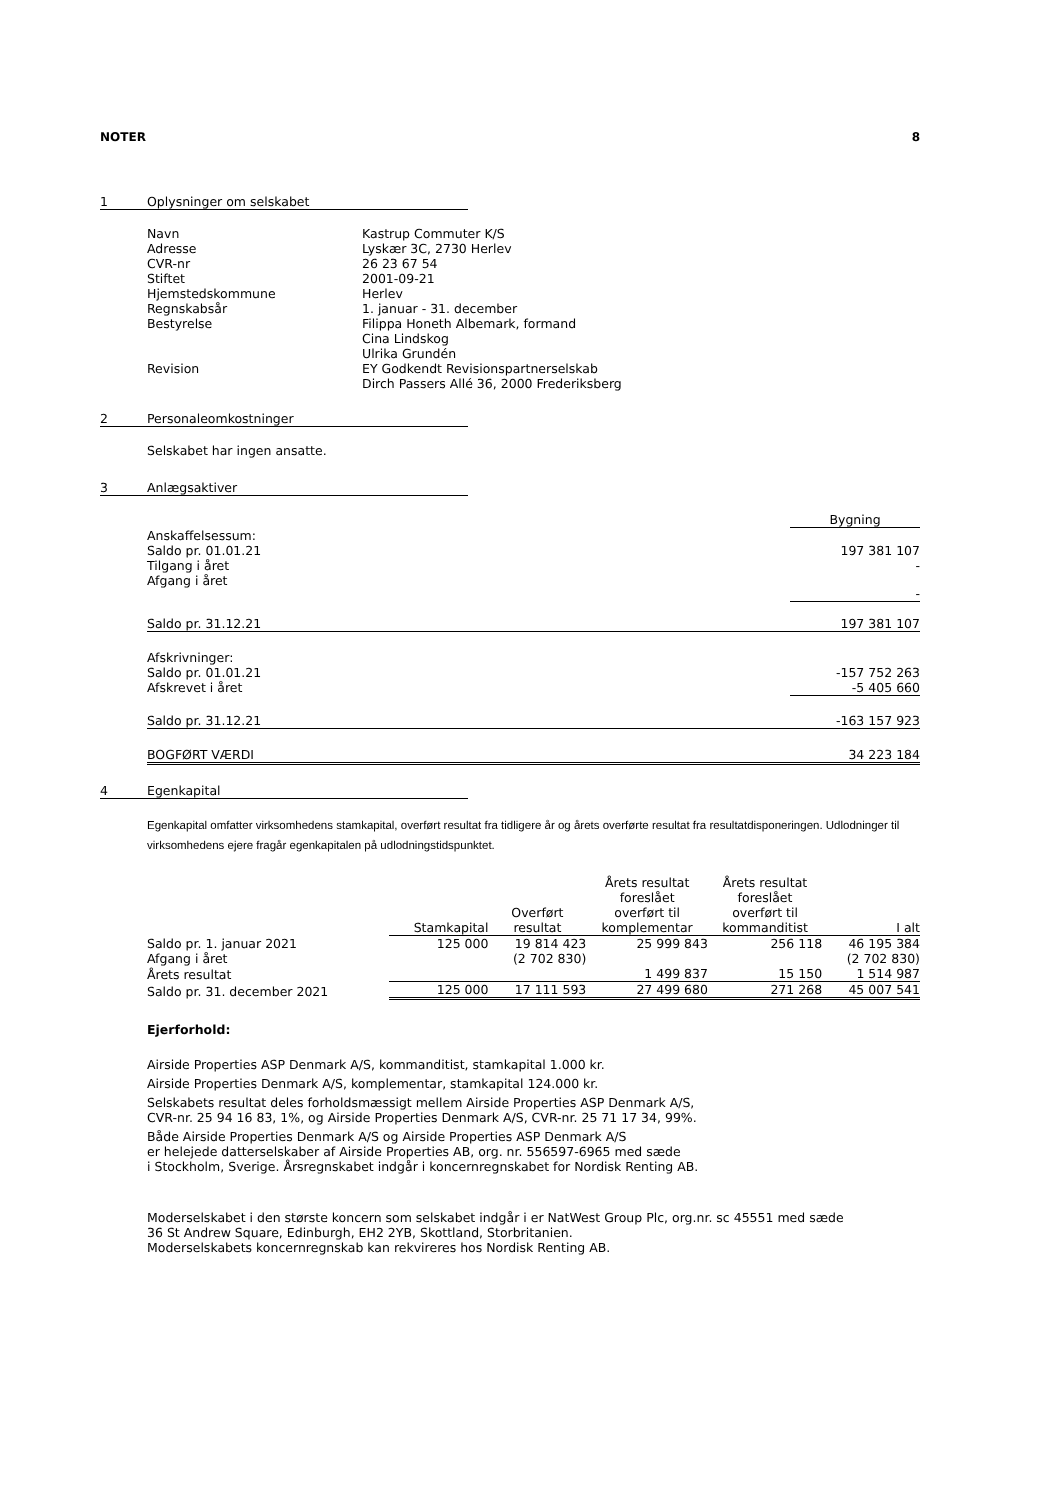NOTER 8
1 Oplysninger om selskabet
| Navn | Kastrup Commuter K/S |
| Adresse | Lyskær 3C, 2730 Herlev |
| CVR-nr | 26 23 67 54 |
| Stiftet | 2001-09-21 |
| Hjemstedskommune | Herlev |
| Regnskabsår | 1. januar - 31. december |
| Bestyrelse | Filippa Honeth Albemark, formand |
| | Cina Lindskog |
| | Ulrika Grundén |
| Revision | EY Godkendt Revisionspartnerselskab |
| | Dirch Passers Allé 36, 2000 Frederiksberg |
2 Personaleomkostninger
Selskabet har ingen ansatte.
3 Anlægsaktiver
| | Bygning |
| Anskaffelsessum: | |
| Saldo pr. 01.01.21 | 197 381 107 |
| Tilgang i året | - |
| Afgang i året | - |
| Saldo pr. 31.12.21 | 197 381 107 |
| Afskrivninger: | |
| Saldo pr. 01.01.21 | -157 752 263 |
| Afskrevet i året | -5 405 660 |
| Saldo pr. 31.12.21 | -163 157 923 |
| BOGFØRT VÆRDI | 34 223 184 |
4 Egenkapital
Egenkapital omfatter virksomhedens stamkapital, overført resultat fra tidligere år og årets overførte resultat fra resultatdisponeringen. Udlodninger til virksomhedens ejere fragår egenkapitalen på udlodningstidspunktet.
| | Stamkapital | Overført resultat | Årets resultat foreslået overført til komplementar | Årets resultat foreslået overført til kommanditist | I alt |
| --- | --- | --- | --- | --- | --- |
| Saldo pr. 1. januar 2021 | 125 000 | 19 814 423 | 25 999 843 | 256 118 | 46 195 384 |
| Afgang i året | | (2 702 830) | | | (2 702 830) |
| Årets resultat | | | 1 499 837 | 15 150 | 1 514 987 |
| Saldo pr. 31. december 2021 | 125 000 | 17 111 593 | 27 499 680 | 271 268 | 45 007 541 |
Ejerforhold:
Airside Properties ASP Denmark A/S, kommanditist, stamkapital 1.000 kr.
Airside Properties Denmark A/S, komplementar, stamkapital 124.000 kr.
Selskabets resultat deles forholdsmæssigt mellem Airside Properties ASP Denmark A/S,
CVR-nr. 25 94 16 83, 1%, og Airside Properties Denmark A/S, CVR-nr. 25 71 17 34, 99%.
Både Airside Properties Denmark A/S og Airside Properties ASP Denmark A/S
er helejede datterselskaber af Airside Properties AB, org. nr. 556597-6965 med sæde
i Stockholm, Sverige. Årsregnskabet indgår i koncernregnskabet for Nordisk Renting AB.
Moderselskabet i den største koncern som selskabet indgår i er NatWest Group Plc, org.nr. sc 45551 med sæde
36 St Andrew Square, Edinburgh, EH2 2YB, Skottland, Storbritanien.
Moderselskabets koncernregnskab kan rekvireres hos Nordisk Renting AB.